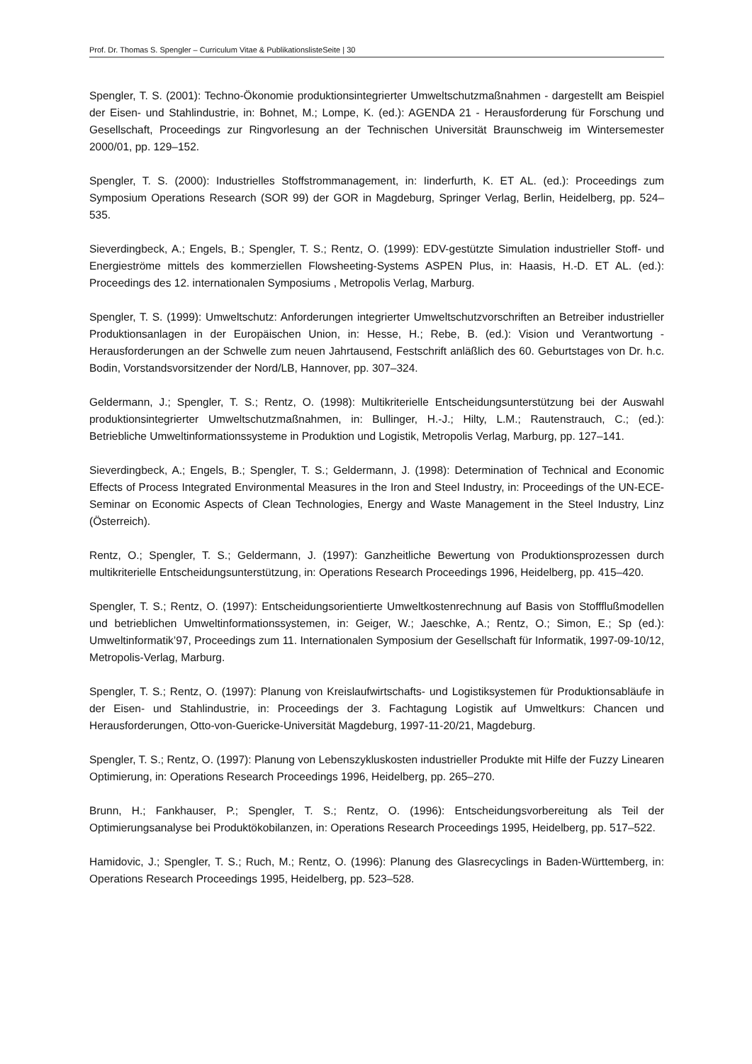Prof. Dr. Thomas S. Spengler – Curriculum Vitae & PublikationslisteSeite | 30
Spengler, T. S. (2001): Techno-Ökonomie produktionsintegrierter Umweltschutzmaßnahmen - dargestellt am Beispiel der Eisen- und Stahlindustrie, in: Bohnet, M.; Lompe, K. (ed.): AGENDA 21 - Herausforderung für Forschung und Gesellschaft, Proceedings zur Ringvorlesung an der Technischen Universität Braunschweig im Wintersemester 2000/01, pp. 129–152.
Spengler, T. S. (2000): Industrielles Stoffstrommanagement, in: Iinderfurth, K. ET AL. (ed.): Proceedings zum Symposium Operations Research (SOR 99) der GOR in Magdeburg, Springer Verlag, Berlin, Heidelberg, pp. 524–535.
Sieverdingbeck, A.; Engels, B.; Spengler, T. S.; Rentz, O. (1999): EDV-gestützte Simulation industrieller Stoff- und Energieströme mittels des kommerziellen Flowsheeting-Systems ASPEN Plus, in: Haasis, H.-D. ET AL. (ed.): Proceedings des 12. internationalen Symposiums , Metropolis Verlag, Marburg.
Spengler, T. S. (1999): Umweltschutz: Anforderungen integrierter Umweltschutzvorschriften an Betreiber industrieller Produktionsanlagen in der Europäischen Union, in: Hesse, H.; Rebe, B. (ed.): Vision und Verantwortung - Herausforderungen an der Schwelle zum neuen Jahrtausend, Festschrift anläßlich des 60. Geburtstages von Dr. h.c. Bodin, Vorstandsvorsitzender der Nord/LB, Hannover, pp. 307–324.
Geldermann, J.; Spengler, T. S.; Rentz, O. (1998): Multikriterielle Entscheidungsunterstützung bei der Auswahl produktionsintegrierter Umweltschutzmaßnahmen, in: Bullinger, H.-J.; Hilty, L.M.; Rautenstrauch, C.; (ed.): Betriebliche Umweltinformationssysteme in Produktion und Logistik, Metropolis Verlag, Marburg, pp. 127–141.
Sieverdingbeck, A.; Engels, B.; Spengler, T. S.; Geldermann, J. (1998): Determination of Technical and Economic Effects of Process Integrated Environmental Measures in the Iron and Steel Industry, in: Proceedings of the UN-ECE-Seminar on Economic Aspects of Clean Technologies, Energy and Waste Management in the Steel Industry, Linz (Österreich).
Rentz, O.; Spengler, T. S.; Geldermann, J. (1997): Ganzheitliche Bewertung von Produktionsprozessen durch multikriterielle Entscheidungsunterstützung, in: Operations Research Proceedings 1996, Heidelberg, pp. 415–420.
Spengler, T. S.; Rentz, O. (1997): Entscheidungsorientierte Umweltkostenrechnung auf Basis von Stoffflußmodellen und betrieblichen Umweltinformationssystemen, in: Geiger, W.; Jaeschke, A.; Rentz, O.; Simon, E.; Sp (ed.): Umweltinformatik’97, Proceedings zum 11. Internationalen Symposium der Gesellschaft für Informatik, 1997-09-10/12, Metropolis-Verlag, Marburg.
Spengler, T. S.; Rentz, O. (1997): Planung von Kreislaufwirtschafts- und Logistiksystemen für Produktionsabläufe in der Eisen- und Stahlindustrie, in: Proceedings der 3. Fachtagung Logistik auf Umweltkurs: Chancen und Herausforderungen, Otto-von-Guericke-Universität Magdeburg, 1997-11-20/21, Magdeburg.
Spengler, T. S.; Rentz, O. (1997): Planung von Lebenszykluskosten industrieller Produkte mit Hilfe der Fuzzy Linearen Optimierung, in: Operations Research Proceedings 1996, Heidelberg, pp. 265–270.
Brunn, H.; Fankhauser, P.; Spengler, T. S.; Rentz, O. (1996): Entscheidungsvorbereitung als Teil der Optimierungsanalyse bei Produktökobilanzen, in: Operations Research Proceedings 1995, Heidelberg, pp. 517–522.
Hamidovic, J.; Spengler, T. S.; Ruch, M.; Rentz, O. (1996): Planung des Glasrecyclings in Baden-Württemberg, in: Operations Research Proceedings 1995, Heidelberg, pp. 523–528.